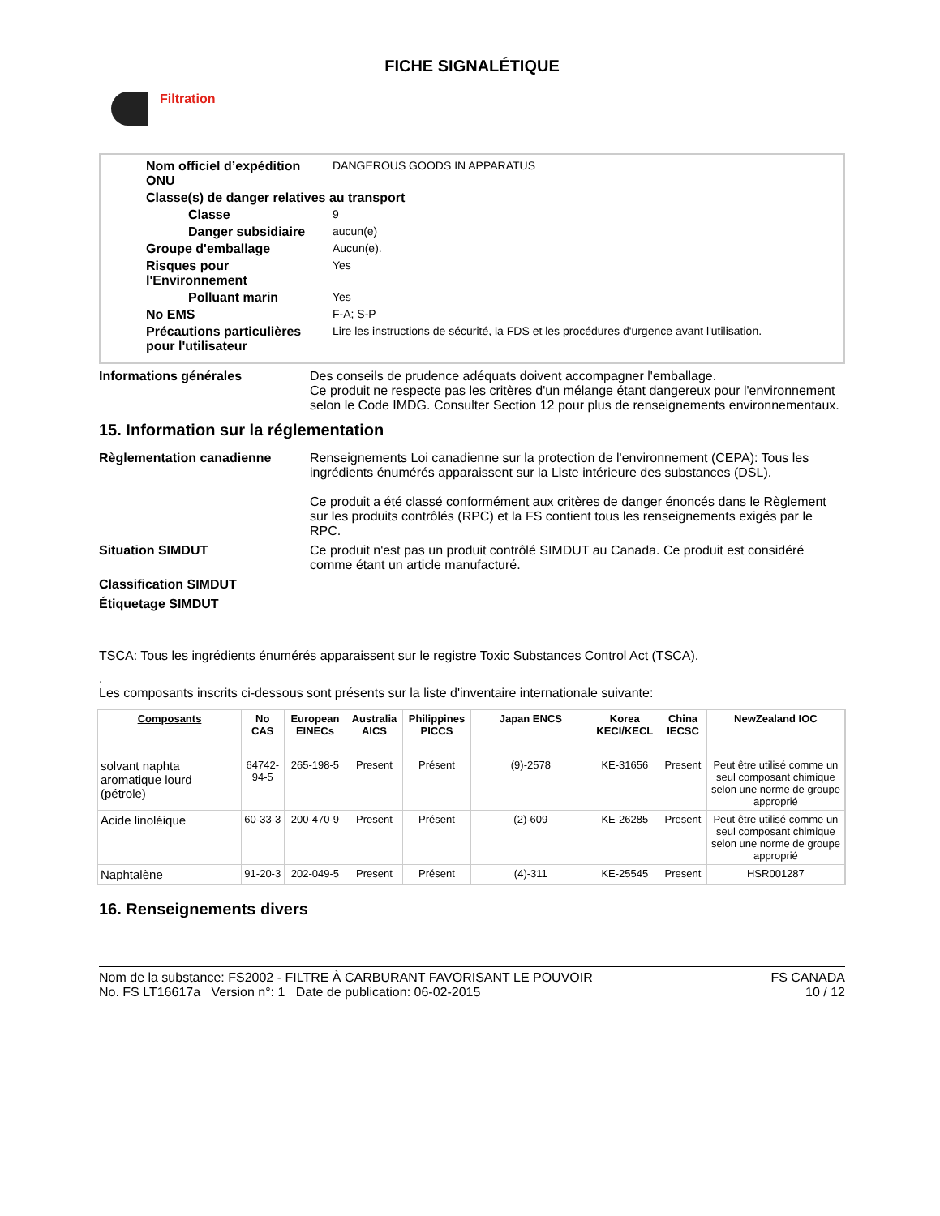FICHE SIGNALÉTIQUE
Filtration
Nom officiel d’expédition ONU
DANGEROUS GOODS IN APPARATUS
Classe(s) de danger relatives au transport
Classe 9
Danger subsidiaire aucun(e)
Groupe d'emballage Aucun(e).
Risques pour l'Environnement
Yes
Polluant marin Yes
No EMS F-A; S-P
Précautions particulières pour l'utilisateur
Lire les instructions de sécurité, la FDS et les procédures d'urgence avant l'utilisation.
Informations générales Des conseils de prudence adéquats doivent accompagner l'emballage.
Ce produit ne respecte pas les critères d'un mélange étant dangereux pour l'environnement selon le Code IMDG. Consulter Section 12 pour plus de renseignements environnementaux.
15. Information sur la réglementation
Règlementation canadienne Renseignements Loi canadienne sur la protection de l'environnement (CEPA): Tous les ingrédients énumérés apparaissent sur la Liste intérieure des substances (DSL).
Ce produit a été classé conformément aux critères de danger énoncés dans le Règlement sur les produits contrôlés (RPC) et la FS contient tous les renseignements exigés par le RPC.
Situation SIMDUT Ce produit n'est pas un produit contrôlé SIMDUT au Canada. Ce produit est considéré comme étant un article manufacturé.
Classification SIMDUT
Étiquetage SIMDUT
TSCA: Tous les ingrédients énumérés apparaissent sur le registre Toxic Substances Control Act (TSCA).
.
Les composants inscrits ci-dessous sont présents sur la liste d'inventaire internationale suivante:
| Composants | No CAS | European EINECs | Australia AICS | Philippines PICCS | Japan ENCS | Korea KECI/KECL | China IECSC | NewZealand IOC |
| --- | --- | --- | --- | --- | --- | --- | --- | --- |
| solvant naphta aromatique lourd (pétrole) | 64742-94-5 | 265-198-5 | Present | Présent | (9)-2578 | KE-31656 | Present | Peut être utilisé comme un seul composant chimique selon une norme de groupe approprié |
| Acide linoléique | 60-33-3 | 200-470-9 | Present | Présent | (2)-609 | KE-26285 | Present | Peut être utilisé comme un seul composant chimique selon une norme de groupe approprié |
| Naphtalène | 91-20-3 | 202-049-5 | Present | Présent | (4)-311 | KE-25545 | Present | HSR001287 |
16. Renseignements divers
Nom de la substance: FS2002 - FILTRE À CARBURANT FAVORISANT LE POUVOIR
No. FS LT16617a Version n°: 1 Date de publication: 06-02-2015
FS CANADA
10 / 12